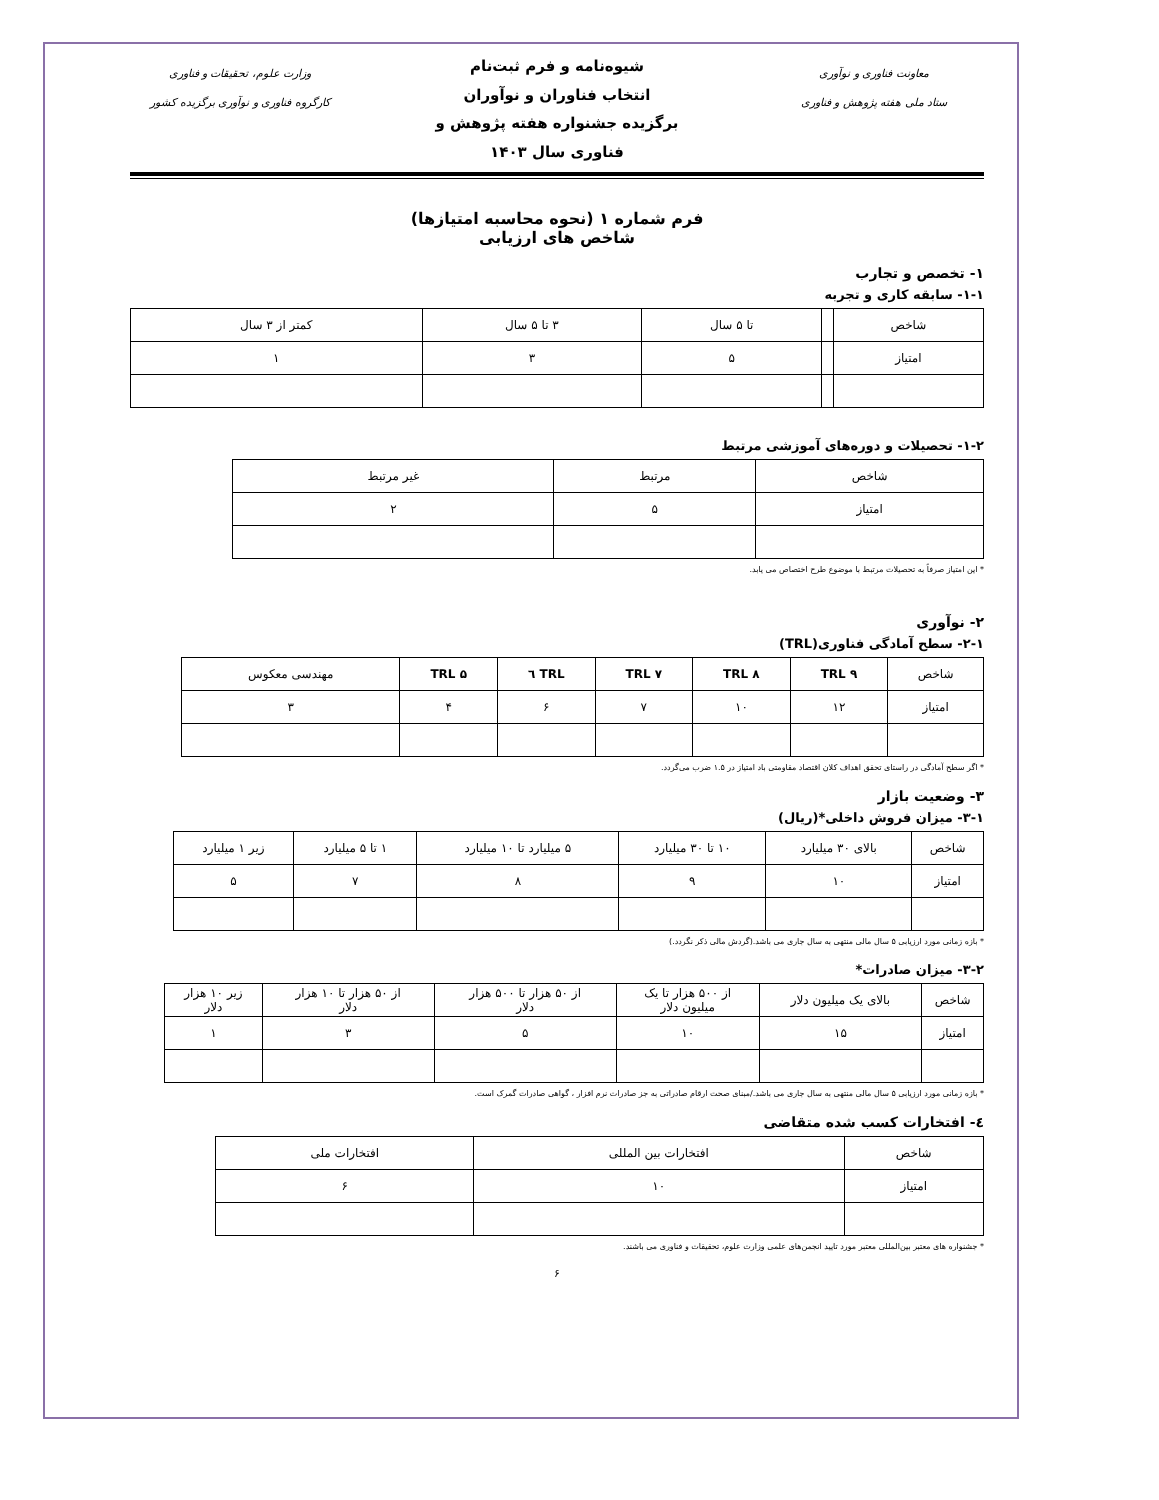معاونت فناوری و نوآوری
ستاد ملی هفته پژوهش و فناوری
شیوه‌نامه و فرم ثبت‌نام
انتخاب فناوران و نوآوران
برگزیده جشنواره هفته پژوهش و
فناوری سال ۱۴۰۳
وزارت علوم، تحقیقات و فناوری
کارگروه فناوری و نوآوری برگزیده کشور
فرم شماره ۱ (نحوه محاسبه امتیازها)
شاخص های ارزیابی
۱- تخصص و تجارب
۱-۱- سابقه کاری و تجربه
| شاخص | | تا ۵ سال | ۳ تا ۵ سال | کمتر از ۳ سال |
| امتیاز | | ۵ | ۳ | ۱ |
۱-۲- تحصیلات و دوره‌های آموزشی مرتبط
| شاخص | مرتبط | غیر مرتبط |
| امتیاز | ۵ | ۲ |
* این امتیاز صرفاً به تحصیلات مرتبط با موضوع طرح اختصاص می یابد.
۲- نوآوری
۲-۱- سطح آمادگی فناوری(TRL)
| شاخص | TRL ۹ | TRL ۸ | TRL ۷ | TRL ٦ | TRL ۵ | مهندسی معکوس |
| امتیاز | ۱۲ | ۱۰ | ۷ | ۶ | ۴ | ۳ |
* اگر سطح آمادگی در راستای تحقق اهداف کلان اقتصاد مقاومتی باد امتیاز در ۱.۵ ضرب می‌گردد.
۳- وضعیت بازار
۳-۱- میزان فروش داخلی*(ریال)
| شاخص | بالای ۳۰ میلیارد | ۱۰ تا ۳۰ میلیارد | ۵ میلیارد تا ۱۰ میلیارد | ۱ تا ۵ میلیارد | زیر ۱ میلیارد |
| امتیاز | ۱۰ | ۹ | ۸ | ۷ | ۵ |
* بازه زمانی مورد ارزیابی ۵ سال مالی منتهی به سال جاری می باشد.(گردش مالی ذکر نگردد.)
۳-۲- میزان صادرات*
| شاخص | بالای یک میلیون دلار | از ۵۰۰ هزار تا یک میلیون دلار | از ۵۰ هزار تا ۵۰۰ هزار دلار | از ۵۰ هزار تا ۱۰ هزار دلار | زیر ۱۰ هزار دلار |
| امتیاز | ۱۵ | ۱۰ | ۵ | ۳ | ۱ |
* بازه زمانی مورد ارزیابی ۵ سال مالی منتهی به سال جاری می باشد./مبنای صحت ارقام صادراتی به جز صادرات نرم افزار ، گواهی صادرات گمرک است.
٤- افتخارات کسب شده متقاضی
| شاخص | افتخارات بین المللی | افتخارات ملی |
| امتیاز | ۱۰ | ۶ |
* جشنواره های معتبر بین‌المللی معتبر مورد تایید انجمن‌های علمی وزارت علوم، تحقیقات و فناوری می باشند.
۶